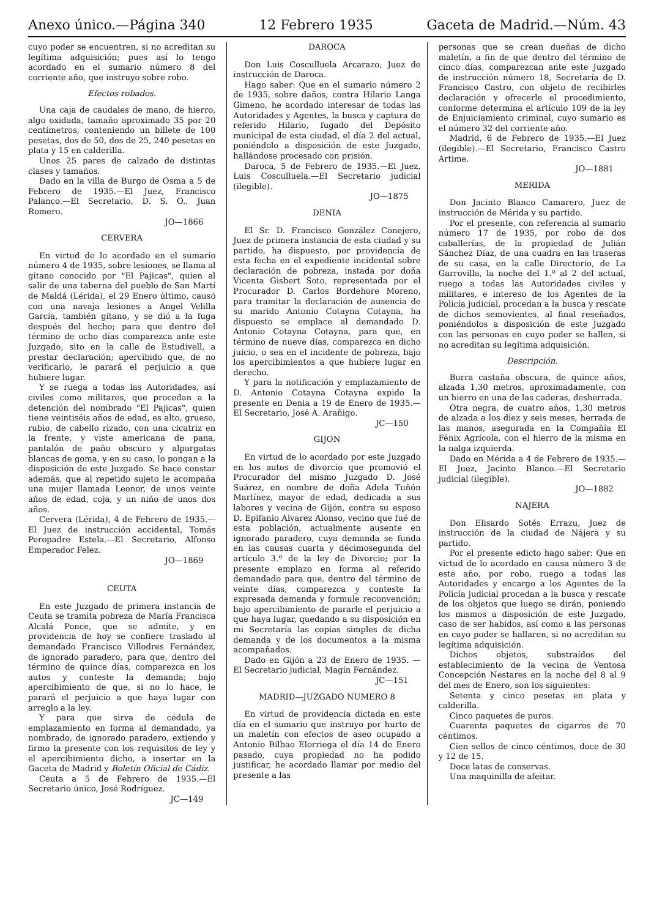Anexo único.—Página 340 12 Febrero 1935 Gaceta de Madrid.—Núm. 43
cuyo poder se encuentren, si no acreditan su legítima adquisición; pues así lo tengo acordado en el sumario número 8 del corriente año, que instruyo sobre robo.
Efectos robados.
Una caja de caudales de mano, de hierro, algo oxidada, tamaño aproximado 35 por 20 centímetros, conteniendo un billete de 100 pesetas, dos de 50, dos de 25, 240 pesetas en plata y 15 en calderilla.
Unos 25 pares de calzado de distintas clases y tamaños.
Dado en la villa de Burgo de Osma a 5 de Febrero de 1935.—El Juez, Francisco Palanco.—El Secretario, D. S. O., Juan Romero.
JO—1866
CERVERA
En virtud de lo acordado en el sumario número 4 de 1935, sobre lesiones, se llama al gitano conocido por "El Pajicas", quien al salir de una taberna del pueblo de San Martí de Maldá (Lérida), el 29 Enero último, causó con una navaja lesiones a Angel Velilla García, también gitano, y se dió a la fuga después del hecho; para que dentro del término de ocho días comparezca ante este Juzgado, sito en la calle de Estudivell, a prestar declaración; apercibido que, de no verificarlo, le parará el perjuicio a que hubiere lugar.
Y se ruega a todas las Autoridades, así civiles como militares, que procedan a la detención del nombrado "El Pajicas", quien tiene veintiséis años de edad, es alto, grueso, rubio, de cabello rizado, con una cicatriz en la frente, y viste americana de pana, pantalón de paño obscuro y alpargatas blancas de goma, y en su caso, lo pongan a la disposición de este Juzgado. Se hace constar además, que al repetido sujeto le acompaña una mujer llamada Leonor, de unos veinte años de edad, coja, y un niño de unos dos años.
Cervera (Lérida), 4 de Febrero de 1935.—El Juez de instrucción accidental, Tomás Peropadre Estela.—El Secretario, Alfonso Emperador Felez.
JO—1869
CEUTA
En este Juzgado de primera instancia de Ceuta se tramita pobreza de María Francisca Alcalá Ponce, que se admite, y en providencia de hoy se confiere traslado al demandado Francisco Villodres Fernández, de ignorado paradero, para que, dentro del término de quince días, comparezca en los autos y conteste la demanda; bajo apercibimiento de que, si no lo hace, le parará el perjuicio a que haya lugar con arreglo a la ley.
Y para que sirva de cédula de emplazamiento en forma al demandado, ya nombrado, de ignorado paradero, extiendo y firmo la presente con los requisitos de ley y el apercibimiento dicho, a insertar en la Gaceta de Madrid y Boletín Oficial de Cádiz.
Ceuta a 5 de Febrero de 1935.—El Secretario único, José Rodríguez.
JC—149
DAROCA
Don Luis Cosculluela Arcarazo, Juez de instrucción de Daroca.
Hago saber: Que en el sumario número 2 de 1935, sobre daños, contra Hilario Langa Gimeno, he acordado interesar de todas las Autoridades y Agentes, la busca y captura de referido Hilario, fugado del Depósito municipal de esta ciudad, el día 2 del actual, poniéndolo a disposición de este Juzgado, hallándose procesado con prisión.
Daroca, 5 de Febrero de 1935.—El Juez, Luis Cosculluela.—El Secretario judicial (ilegible).
JO—1875
DENIA
El Sr. D. Francisco González Conejero, Juez de primera instancia de esta ciudad y su partido, ha dispuesto, por providencia de esta fecha en el expediente incidental sobre declaración de pobreza, instada por doña Vicenta Gisbert Soto, representada por el Procurador D. Carlos Bordehore Moreno, para tramitar la declaración de ausencia de su marido Antonio Cotayna Cotayna, ha dispuesto se emplace al demandado D. Antonio Cotayna Cotayna, para que, en término de nueve días, comparezca en dicho juicio, o sea en el incidente de pobreza, bajo los apercibimientos a que hubiere lugar en derecho.
Y para la notificación y emplazamiento de D. Antonio Cotayna Cotayna expido la presente en Denia a 19 de Enero de 1935.—El Secretario, José A. Arañigo.
JC—150
GIJON
En virtud de lo acordado por este Juzgado en los autos de divorcio que promovió el Procurador del mismo Juzgado D. José Suárez, en nombre de doña Adela Tuñón Martínez, mayor de edad, dedicada a sus labores y vecina de Gijón, contra su esposo D. Epifanio Alvarez Alonso, vecino que fué de esta población, actualmente ausente en ignorado paradero, cuya demanda se funda en las causas cuarta y décimosegunda del artículo 3.º de la ley de Divorcio; por la presente emplazo en forma al referido demandado para que, dentro del término de veinte días, comparezca y conteste la expresada demanda y formule reconvención; bajo apercibimiento de pararle el perjuicio a que haya lugar, quedando a su disposición en mi Secretaría las copias simples de dicha demanda y de los documentos a la misma acompañados.
Dado en Gijón a 23 de Enero de 1935. — El Secretario judicial, Magín Fernández.
JC—151
MADRID—JUZGADO NUMERO 8
En virtud de providencia dictada en este día en el sumario que instruyo por hurto de un maletín con efectos de aseo ocupado a Antonio Bilbao Elorriega el día 14 de Enero pasado, cuya propiedad no ha podido justificar, he acordado llamar por medio del presente a las
personas que se crean dueñas de dicho maletín, a fin de que dentro del término de cinco días, comparezcan ante este Juzgado de instrucción número 18, Secretaría de D. Francisco Castro, con objeto de recibirles declaración y ofrecerle el procedimiento, conforme determina el artículo 109 de la ley de Enjuiciamiento criminal, cuyo sumario es el número 32 del corriente año.
Madrid, 6 de Febrero de 1935.—El Juez (ilegible).—El Secretario, Francisco Castro Artime.
JO—1881
MERIDA
Don Jacinto Blanco Camarero, Juez de instrucción de Mérida y su partido.
Por el presente, con referencia al sumario número 17 de 1935, por robo de dos caballerías, de la propiedad de Julián Sánchez Díaz, de una cuadra en las traseras de su casa, en la calle Directorio, de La Garrovilla, la noche del 1.º al 2 del actual, ruego a todas las Autoridades civiles y militares, e intereso de los Agentes de la Policía judicial, procedan a la busca y rescate de dichos semovientes, al final reseñados, poniéndolos a disposición de este Juzgado con las personas en cuyo poder se hallen, si no acreditan su legítima adquisición.
Descripción.
Burra castaña obscura, de quince años, alzada 1,30 metros, aproximadamente, con un hierro en una de las caderas, desherrada.
Otra negra, de cuatro años, 1,30 metros de alzada a los diez y seis meses, herrada de las manos, asegurada en la Compañía El Fénix Agrícola, con el hierro de la misma en la nalga izquierda.
Dado en Mérida a 4 de Febrero de 1935.—El Juez, Jacinto Blanco.—El Secretario judicial (ilegible).
JO—1882
NAJERA
Don Elisardo Sotés Errazu, Juez de instrucción de la ciudad de Nájera y su partido.
Por el presente edicto hago saber: Que en virtud de lo acordado en causa número 3 de este año, por robo, ruego a todas las Autoridades y encargo a los Agentes de la Policía judicial procedan a la busca y rescate de los objetos que luego se dirán, poniendo los mismos a disposición de este Juzgado, caso de ser habidos, así como a las personas en cuyo poder se hallaren, si no acreditan su legítima adquisición.
Dichos objetos, substraídos del establecimiento de la vecina de Ventosa Concepción Nestares en la noche del 8 al 9 del mes de Enero, son los siguientes:
Setenta y cinco pesetas en plata y calderilla.
Cinco paquetes de puros.
Cuarenta paquetes de cigarros de 70 céntimos.
Cien sellos de cinco céntimos, doce de 30 y 12 de 15.
Doce latas de conservas.
Una maquinilla de afeitar.